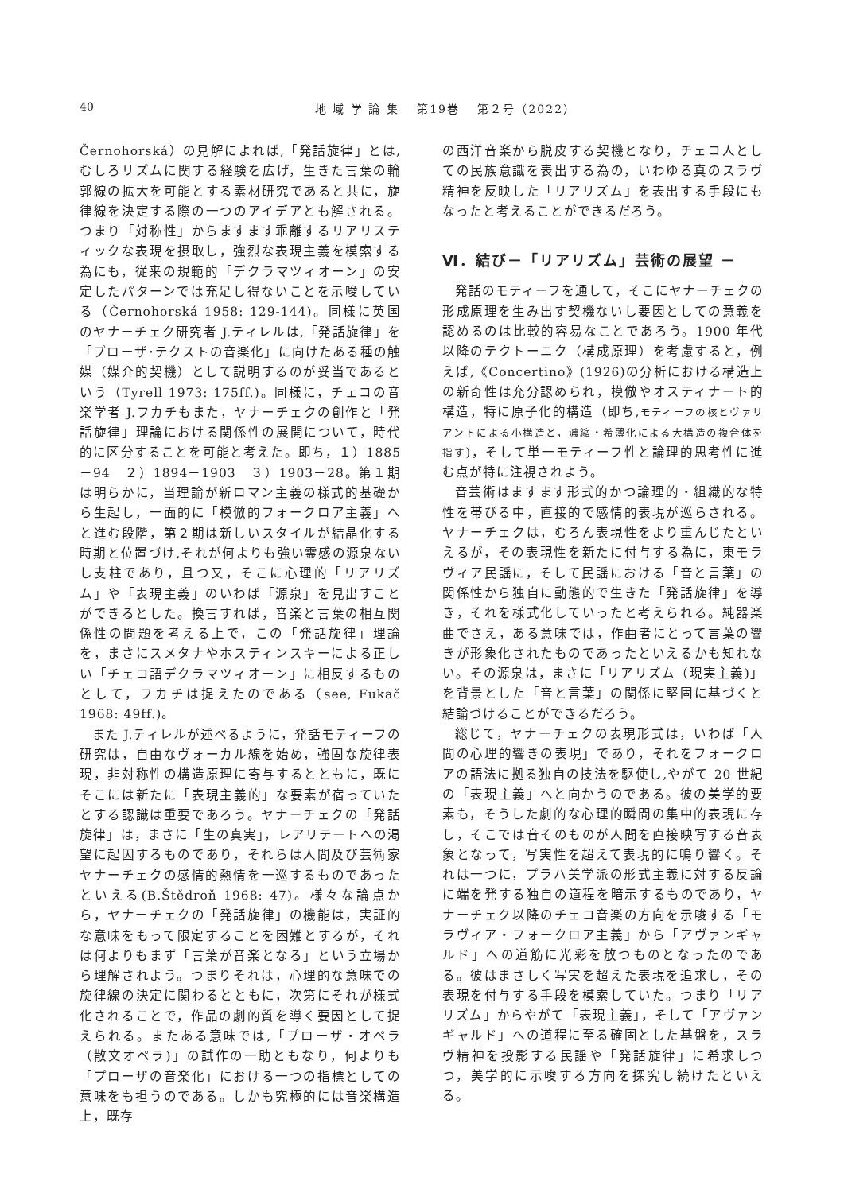40 地 域 学 論 集　 第19巻　 第２号（2022）
Černohorská）の見解によれば,「発話旋律」とは,むしろリズムに関する経験を広げ，生きた言葉の輪郭線の拡大を可能とする素材研究であると共に，旋律線を決定する際の一つのアイデアとも解される。つまり「対称性」からますます乖離するリアリスティックな表現を摂取し，強烈な表現主義を模索する為にも，従来の規範的「デクラマツィオーン」の安定したパターンでは充足し得ないことを示唆している（Černohorská 1958: 129-144)。同様に英国のヤナーチェク研究者 J.ティレルは,「発話旋律」を「プローザ･テクストの音楽化」に向けたある種の触媒（媒介的契機）として説明するのが妥当であるという（Tyrell 1973: 175ff.)。同様に，チェコの音楽学者 J.フカチもまた，ヤナーチェクの創作と「発話旋律」理論における関係性の展開について，時代的に区分することを可能と考えた。即ち，１）1885－94　２）1894－1903　３）1903－28。第１期は明らかに，当理論が新ロマン主義の様式的基礎から生起し，一面的に「模倣的フォークロア主義」へと進む段階，第２期は新しいスタイルが結晶化する時期と位置づけ,それが何よりも強い霊感の源泉ないし支柱であり，且つ又，そこに心理的「リアリズム」や「表現主義」のいわば「源泉」を見出すことができるとした。換言すれば，音楽と言葉の相互関係性の問題を考える上で，この「発話旋律」理論を，まさにスメタナやホスティンスキーによる正しい「チェコ語デクラマツィオーン」に相反するものとして，フカチは捉えたのである（see, Fukač 1968: 49ff.)。
また J.ティレルが述べるように，発話モティーフの研究は，自由なヴォーカル線を始め，強固な旋律表現，非対称性の構造原理に寄与するとともに，既にそこには新たに「表現主義的」な要素が宿っていたとする認識は重要であろう。ヤナーチェクの「発話旋律」は，まさに「生の真実」，レアリテートへの渇望に起因するものであり，それらは人間及び芸術家ヤナーチェクの感情的熱情を一巡するものであったといえる(B.Štědroň 1968: 47)。様々な論点から，ヤナーチェクの「発話旋律」の機能は，実証的な意味をもって限定することを困難とするが，それは何よりもまず「言葉が音楽となる」という立場から理解されよう。つまりそれは，心理的な意味での旋律線の決定に関わるとともに，次第にそれが様式化されることで，作品の劇的質を導く要因として捉えられる。またある意味では,「プローザ・オペラ（散文オペラ)」の試作の一助ともなり，何よりも「プローザの音楽化」における一つの指標としての意味をも担うのである。しかも究極的には音楽構造上，既存
の西洋音楽から脱皮する契機となり，チェコ人としての民族意識を表出する為の，いわゆる真のスラヴ精神を反映した「リアリズム」を表出する手段にもなったと考えることができるだろう。
Ⅵ．結び－「リアリズム」芸術の展望 －
発話のモティーフを通して，そこにヤナーチェクの形成原理を生み出す契機ないし要因としての意義を認めるのは比較的容易なことであろう。1900 年代以降のテクトーニク（構成原理）を考慮すると，例えば,《Concertino》(1926)の分析における構造上の新奇性は充分認められ，模倣やオスティナート的構造，特に原子化的構造（即ち,モティーフの核とヴァリアントによる小構造と，濃縮・希薄化による大構造の複合体を指す)，そして単一モティーフ性と論理的思考性に進む点が特に注視されよう。
音芸術はますます形式的かつ論理的・組織的な特性を帯びる中，直接的で感情的表現が巡らされる。ヤナーチェクは，むろん表現性をより重んじたといえるが，その表現性を新たに付与する為に，東モラヴィア民謡に，そして民謡における「音と言葉」の関係性から独自に動態的で生きた「発話旋律」を導き，それを様式化していったと考えられる。純器楽曲でさえ，ある意味では，作曲者にとって言葉の響きが形象化されたものであったといえるかも知れない。その源泉は，まさに「リアリズム（現実主義)」を背景とした「音と言葉」の関係に堅固に基づくと結論づけることができるだろう。
総じて，ヤナーチェクの表現形式は，いわば「人間の心理的響きの表現」であり，それをフォークロアの語法に拠る独自の技法を駆使し,やがて 20 世紀の「表現主義」へと向かうのである。彼の美学的要素も，そうした劇的な心理的瞬間の集中的表現に存し，そこでは音そのものが人間を直接映写する音表象となって，写実性を超えて表現的に鳴り響く。それは一つに，プラハ美学派の形式主義に対する反論に端を発する独自の道程を暗示するものであり，ヤナーチェク以降のチェコ音楽の方向を示唆する「モラヴィア・フォークロア主義」から「アヴァンギャルド」への道筋に光彩を放つものとなったのである。彼はまさしく写実を超えた表現を追求し，その表現を付与する手段を模索していた。つまり「リアリズム」からやがて「表現主義」，そして「アヴァンギャルド」への道程に至る確固とした基盤を，スラヴ精神を投影する民謡や「発話旋律」に希求しつつ，美学的に示唆する方向を探究し続けたといえる。